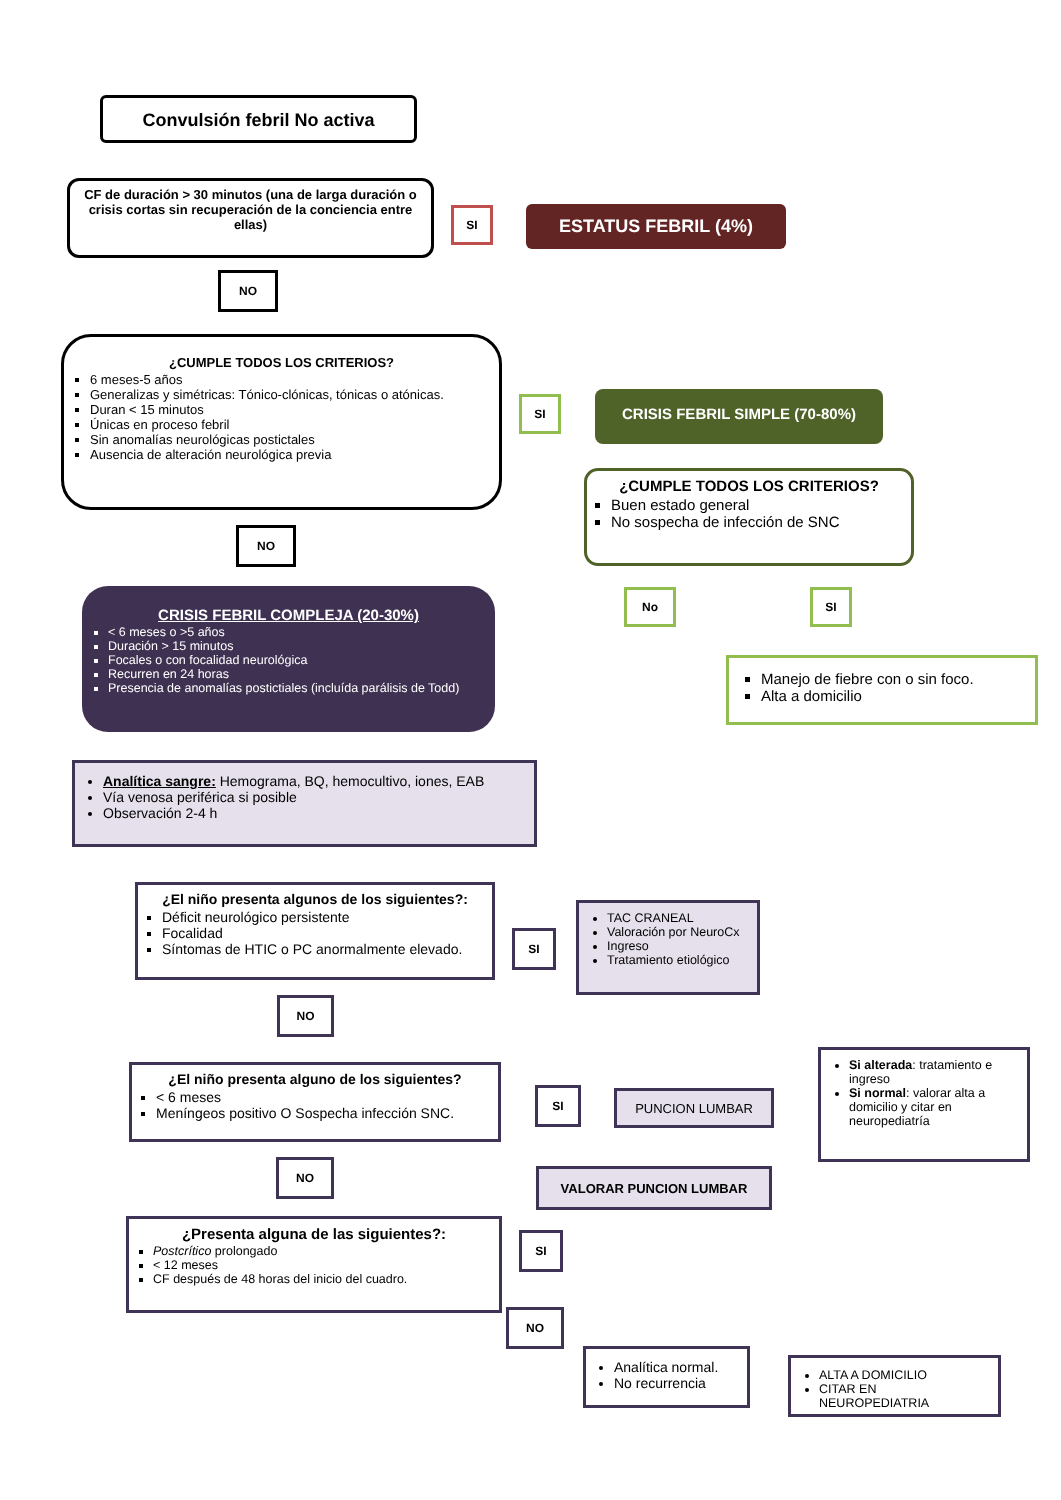Convulsión febril No activa
CF de duración > 30 minutos (una de larga duración o crisis cortas sin recuperación de la conciencia entre ellas)
SI ESTATUS FEBRIL (4%)
NO
¿CUMPLE TODOS LOS CRITERIOS?
6 meses-5 años
Generalizas y simétricas: Tónico-clónicas, tónicas o atónicas.
Duran < 15 minutos
Únicas en proceso febril
Sin anomalías neurológicas postictales
Ausencia de alteración neurológica previa
SI CRISIS FEBRIL SIMPLE (70-80%)
¿CUMPLE TODOS LOS CRITERIOS?
Buen estado general
No sospecha de infección de SNC
NO
No SI
Manejo de fiebre con o sin foco.
Alta a domicilio
CRISIS FEBRIL COMPLEJA (20-30%)
< 6 meses o >5 años
Duración > 15 minutos
Focales o con focalidad neurológica
Recurren en 24 horas
Presencia de anomalías postictiales (incluída parálisis de Todd)
Analítica sangre: Hemograma, BQ, hemocultivo, iones, EAB
Vía venosa periférica si posible
Observación 2-4 h
¿El niño presenta algunos de los siguientes?:
Déficit neurológico persistente
Focalidad
Síntomas de HTIC o PC anormalmente elevado.
SI
TAC CRANEAL
Valoración por NeuroCx
Ingreso
Tratamiento etiológico
NO
¿El niño presenta alguno de los siguientes?
< 6 meses
Meníngeos positivo O Sospecha infección SNC.
SI PUNCION LUMBAR
Si alterada: tratamiento e ingreso
Si normal: valorar alta a domicilio y citar en neuropediatría
VALORAR PUNCION LUMBAR
NO
¿Presenta alguna de las siguientes?:
Postcrítico prolongado
< 12 meses
CF después de 48 horas del inicio del cuadro.
SI
NO
Analítica normal.
No recurrencia
ALTA A DOMICILIO
CITAR EN NEUROPEDIATRIA